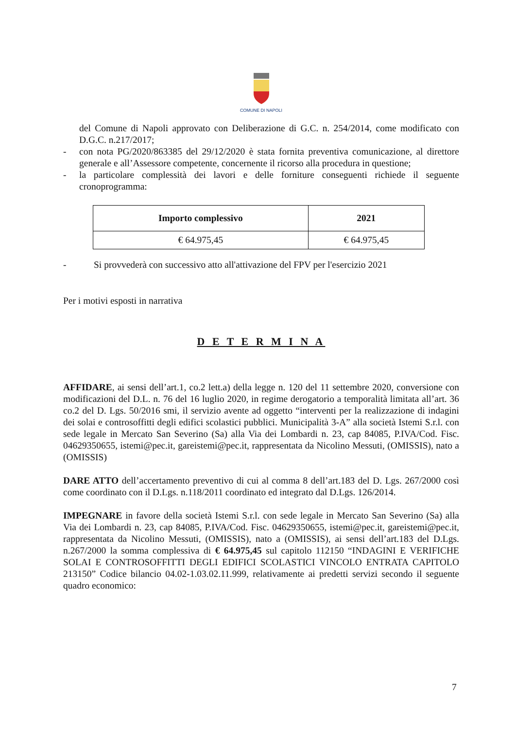COMUNE DI NAPOLI
del Comune di Napoli approvato con Deliberazione di G.C. n. 254/2014, come modificato con D.G.C. n.217/2017;
- con nota PG/2020/863385 del 29/12/2020 è stata fornita preventiva comunicazione, al direttore generale e all’Assessore competente, concernente il ricorso alla procedura in questione;
- la particolare complessità dei lavori e delle forniture conseguenti richiede il seguente cronoprogramma:
| Importo complessivo | 2021 |
| --- | --- |
| € 64.975,45 | € 64.975,45 |
- Si provvederà con successivo atto all'attivazione del FPV per l'esercizio 2021
Per i motivi esposti in narrativa
D E T E R M I N A
AFFIDARE, ai sensi dell’art.1, co.2 lett.a) della legge n. 120 del 11 settembre 2020, conversione con modificazioni del D.L. n. 76 del 16 luglio 2020, in regime derogatorio a temporalità limitata all’art. 36 co.2 del D. Lgs. 50/2016 smi, il servizio avente ad oggetto “interventi per la realizzazione di indagini dei solai e controsoffitti degli edifici scolastici pubblici. Municipalità 3-A” alla società Istemi S.r.l. con sede legale in Mercato San Severino (Sa) alla Via dei Lombardi n. 23, cap 84085, P.IVA/Cod. Fisc. 04629350655, istemi@pec.it, gareistemi@pec.it, rappresentata da Nicolino Messuti, (OMISSIS), nato a (OMISSIS)
DARE ATTO dell’accertamento preventivo di cui al comma 8 dell’art.183 del D. Lgs. 267/2000 così come coordinato con il D.Lgs. n.118/2011 coordinato ed integrato dal D.Lgs. 126/2014.
IMPEGNARE in favore della società Istemi S.r.l. con sede legale in Mercato San Severino (Sa) alla Via dei Lombardi n. 23, cap 84085, P.IVA/Cod. Fisc. 04629350655, istemi@pec.it, gareistemi@pec.it, rappresentata da Nicolino Messuti, (OMISSIS), nato a (OMISSIS), ai sensi dell’art.183 del D.Lgs. n.267/2000 la somma complessiva di € 64.975,45 sul capitolo 112150 “INDAGINI E VERIFICHE SOLAI E CONTROSOFFITTI DEGLI EDIFICI SCOLASTICI VINCOLO ENTRATA CAPITOLO 213150” Codice bilancio 04.02-1.03.02.11.999, relativamente ai predetti servizi secondo il seguente quadro economico:
7